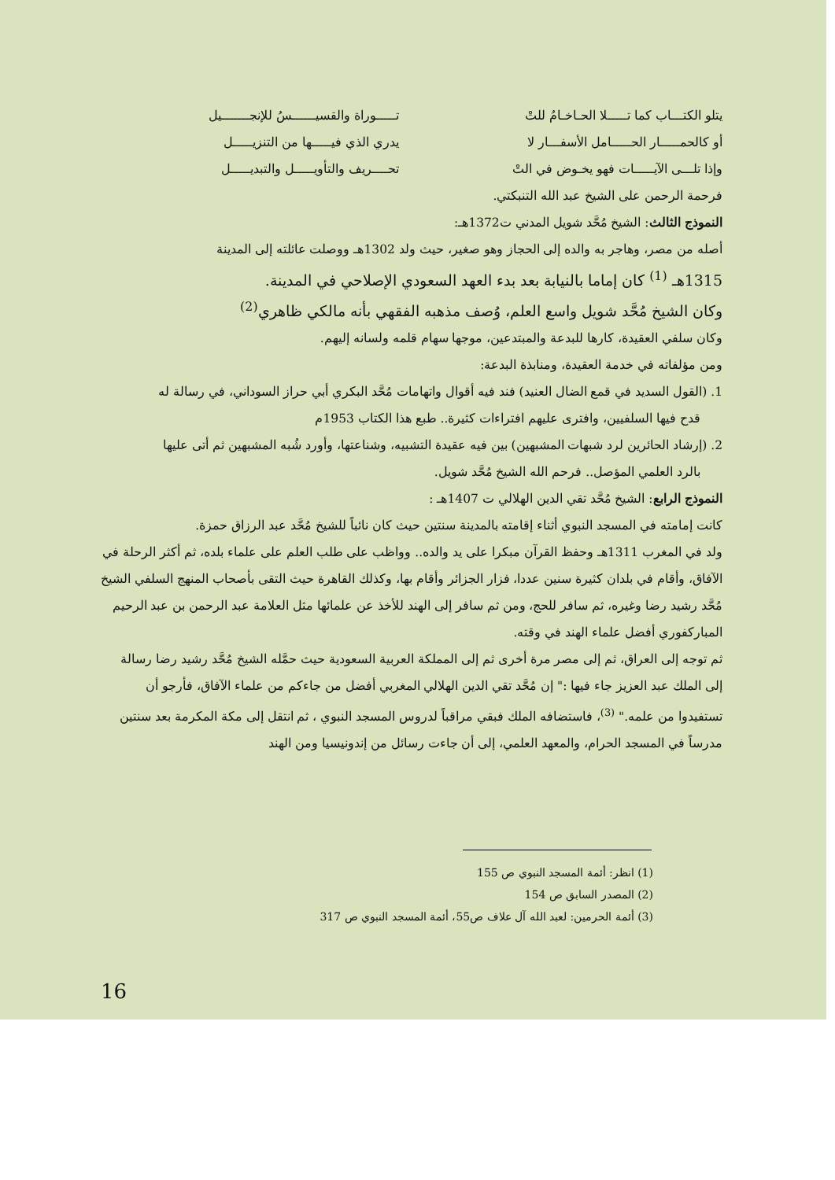يتلو الكتـــاب كما تـــــلا الحـاخـامُ للتْ تـــــوراة والقسيــــــسُ للإنجـــــــيل
أو كالحمـــــار الحـــــامل الأسفـــار لا يدري الذي فيـــــها من التنزيـــــل
وإذا تلـــى الآيـــــات فهو يخـوض في التْ تحــــريف والتأويـــــل والتبديـــــل
فرحمة الرحمن على الشيخ عبد الله التنبكتي.
النموذج الثالث: الشيخ مُحَّد شويل المدني ت1372هـ:
أصله من مصر، وهاجر به والده إلى الحجاز وهو صغير، حيث ولد 1302هـ ووصلت عائلته إلى المدينة
1315هـ <sup>(1)</sup> كان إماما بالنيابة بعد بدء العهد السعودي الإصلاحي في المدينة.
وكان الشيخ مُحَّد شويل واسع العلم، وُصف مذهبه الفقهي بأنه مالكي ظاهري<sup>(2)</sup>
وكان سلفي العقيدة، كارها للبدعة والمبتدعين، موجها سهام قلمه ولسانه إليهم.
ومن مؤلفاته في خدمة العقيدة، ومنابذة البدعة:
1. (القول السديد في قمع الضال العنيد) فند فيه أقوال واتهامات مُحَّد البكري أبي حراز السوداني، في رسالة له
قدح فيها السلفيين، وافترى عليهم افتراءات كثيرة.. طبع هذا الكتاب 1953م
2. (إرشاد الحائرين لرد شبهات المشبهين) بين فيه عقيدة التشبيه، وشناعتها، وأورد شُبه المشبهين ثم أتى عليها
بالرد العلمي المؤصل.. فرحم الله الشيخ مُحَّد شويل.
النموذج الرابع: الشيخ مُحَّد تقي الدين الهلالي ت 1407هـ :
كانت إمامته في المسجد النبوي أثناء إقامته بالمدينة سنتين حيث كان نائباً للشيخ مُحَّد عبد الرزاق حمزة.
ولد في المغرب 1311هـ وحفظ القرآن مبكرا على يد والده.. وواظب على طلب العلم على علماء بلده، ثم أكثر الرحلة في الآفاق، وأقام في بلدان كثيرة سنين عددا، فزار الجزائر وأقام بها، وكذلك القاهرة حيث التقى بأصحاب المنهج السلفي الشيخ مُحَّد رشيد رضا وغيره، ثم سافر للحج، ومن ثم سافر إلى الهند للأخذ عن علمائها مثل العلامة عبد الرحمن بن عبد الرحيم المباركفوري أفضل علماء الهند في وقته.
ثم توجه إلى العراق، ثم إلى مصر مرة أخرى ثم إلى المملكة العربية السعودية حيث حمَّله الشيخ مُحَّد رشيد رضا رسالة إلى الملك عبد العزيز جاء فيها :" إن مُحَّد تقي الدين الهلالي المغربي أفضل من جاءكم من علماء الآفاق، فأرجو أن تستفيدوا من علمه." <sup>(3)</sup>، فاستضافه الملك فبقي مراقباً لدروس المسجد النبوي ، ثم انتقل إلى مكة المكرمة بعد سنتين مدرساً في المسجد الحرام، والمعهد العلمي، إلى أن جاءت رسائل من إندونيسيا ومن الهند
(1) انظر: أئمة المسجد النبوي ص 155
(2) المصدر السابق ص 154
(3) أئمة الحرمين: لعبد الله آل علاف ص55، أئمة المسجد النبوي ص 317
16